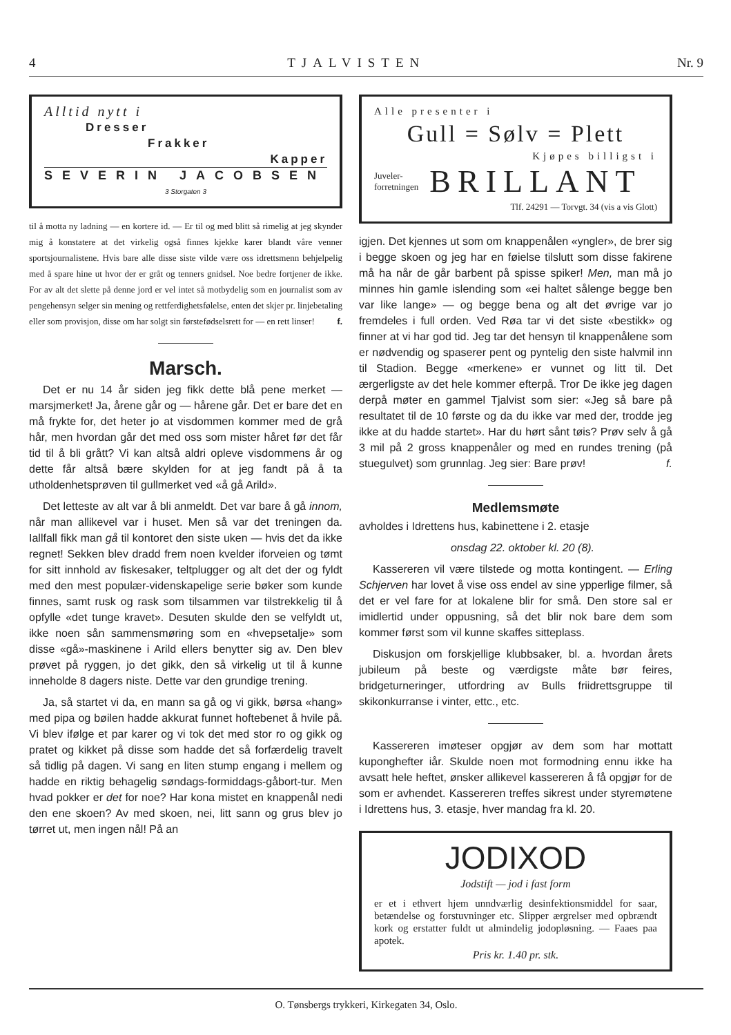4 TJALVISTEN Nr. 9
Alltid nytt i
Dresser
Frakker
Kapper
SEVERIN JACOBSEN
3 Storgaten 3
til å motta ny ladning — en kortere id. — Er til og med blitt så rimelig at jeg skynder mig å konstatere at det virkelig også finnes kjekke karer blandt våre venner sportsjournalistene. Hvis bare alle disse siste vilde være oss idrettsmenn behjelpelig med å spare hine ut hvor der er gråt og tenners gnidsel. Noe bedre fortjener de ikke. For av alt det slette på denne jord er vel intet så motbydelig som en journalist som av pengehensyn selger sin mening og rettferdighetsfølelse, enten det skjer pr. linjebetaling eller som provisjon, disse om har solgt sin førstefødselsrett for — en rett linser! f.
Marsch.
Det er nu 14 år siden jeg fikk dette blå pene merket — marsjmerket! Ja, årene går og — hårene går. Det er bare det en må frykte for, det heter jo at visdommen kommer med de grå hår, men hvordan går det med oss som mister håret før det får tid til å bli grått? Vi kan altså aldri opleve visdommens år og dette får altså bære skylden for at jeg fandt på å ta utholdenhetsprøven til gullmerket ved «å gå Arild».
Det letteste av alt var å bli anmeldt. Det var bare å gå innom, når man allikevel var i huset. Men så var det treningen da. Iallfall fikk man gå til kontoret den siste uken — hvis det da ikke regnet! Sekken blev dradd frem noen kvelder iforveien og tømt for sitt innhold av fiskesaker, teltplugger og alt det der og fyldt med den mest populær-videnskapelige serie bøker som kunde finnes, samt rusk og rask som tilsammen var tilstrekkelig til å opfylle «det tunge kravet». Desuten skulde den se velfyldt ut, ikke noen sån sammensmøring som en «hvepsetalje» som disse «gå»-maskinene i Arild ellers benytter sig av. Den blev prøvet på ryggen, jo det gikk, den så virkelig ut til å kunne inneholde 8 dagers niste. Dette var den grundige trening.
Ja, så startet vi da, en mann sa gå og vi gikk, børsa «hang» med pipa og bøilen hadde akkurat funnet hoftebenet å hvile på. Vi blev ifølge et par karer og vi tok det med stor ro og gikk og pratet og kikket på disse som hadde det så forfærdelig travelt så tidlig på dagen. Vi sang en liten stump engang i mellem og hadde en riktig behagelig søndags-formiddags-gåbort-tur. Men hvad pokker er det for noe? Har kona mistet en knappenål nedi den ene skoen? Av med skoen, nei, litt sann og grus blev jo tørret ut, men ingen nål! På an
Alle presenter i
Gull = Sølv = Plett
Kjøpes billigst i
Juveler-
forretningen BRILLANT
Tlf. 24291 — Torvgt. 34 (vis a vis Glott)
igjen. Det kjennes ut som om knappenålen «yngler», de brer sig i begge skoen og jeg har en føielse tilslutt som disse fakirene må ha når de går barbent på spisse spiker! Men, man må jo minnes hin gamle islending som «ei haltet sålenge begge ben var like lange» — og begge bena og alt det øvrige var jo fremdeles i full orden. Ved Røa tar vi det siste «bestikk» og finner at vi har god tid. Jeg tar det hensyn til knappenålene som er nødvendig og spaserer pent og pyntelig den siste halvmil inn til Stadion. Begge «merkene» er vunnet og litt til. Det ærgerligste av det hele kommer efterpå. Tror De ikke jeg dagen derpå møter en gammel Tjalvist som sier: «Jeg så bare på resultatet til de 10 første og da du ikke var med der, trodde jeg ikke at du hadde startet». Har du hørt sånt tøis? Prøv selv å gå 3 mil på 2 gross knappenåler og med en rundes trening (på stuegulvet) som grunnlag. Jeg sier: Bare prøv! f.
Medlemsmøte
avholdes i Idrettens hus, kabinettene i 2. etasje
onsdag 22. oktober kl. 20 (8).
Kassereren vil være tilstede og motta kontingent. — Erling Schjerven har lovet å vise oss endel av sine ypperlige filmer, så det er vel fare for at lokalene blir for små. Den store sal er imidlertid under oppusning, så det blir nok bare dem som kommer først som vil kunne skaffes sitteplass.
Diskusjon om forskjellige klubbsaker, bl. a. hvordan årets jubileum på beste og værdigste måte bør feires, bridgeturneringer, utfordring av Bulls friidrettsgruppe til skikonkurranse i vinter, ettc., etc.
Kassereren imøteser opgjør av dem som har mottatt kuponghefter iår. Skulde noen mot formodning ennu ikke ha avsatt hele heftet, ønsker allikevel kassereren å få opgjør for de som er avhendet. Kassereren treffes sikrest under styremøtene i Idrettens hus, 3. etasje, hver mandag fra kl. 20.
JODIXOD
Jodstift — jod i fast form
er et i ethvert hjem unndværlig desinfektionsmiddel for saar, betændelse og forstuvninger etc. Slipper ærgrelser med opbrændt kork og erstatter fuldt ut almindelig jodopløsning. — Faaes paa apotek.
Pris kr. 1.40 pr. stk.
O. Tønsbergs trykkeri, Kirkegaten 34, Oslo.